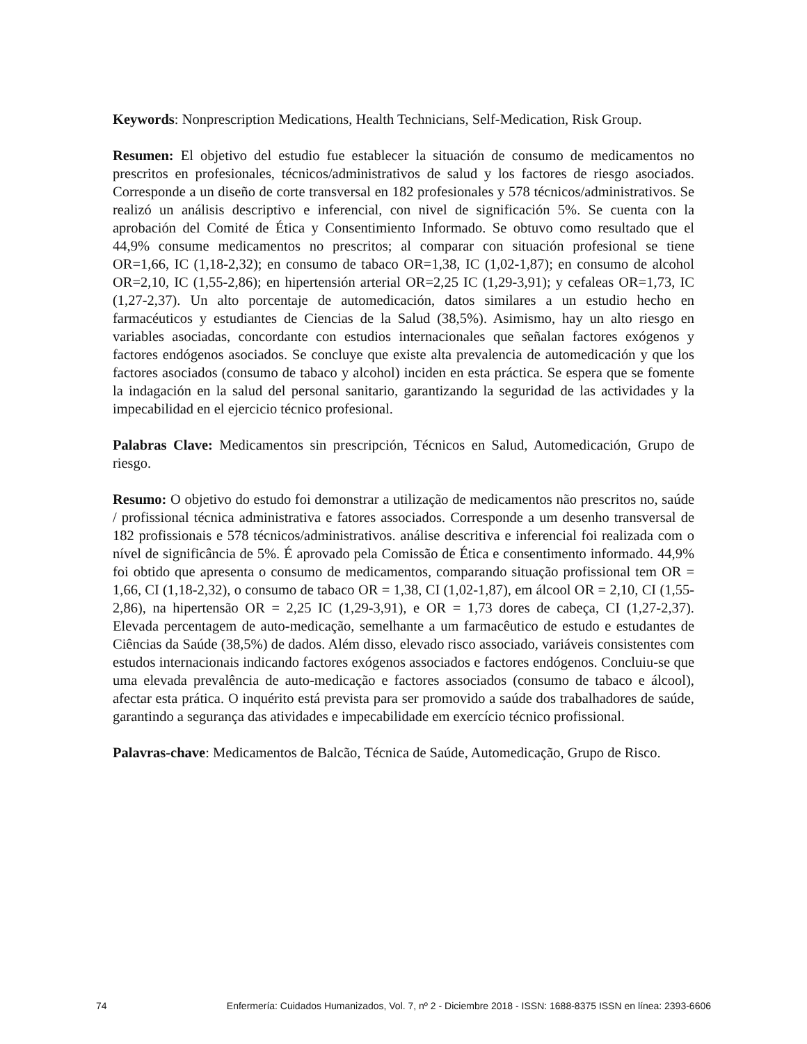Keywords: Nonprescription Medications, Health Technicians, Self-Medication, Risk Group.
Resumen: El objetivo del estudio fue establecer la situación de consumo de medicamentos no prescritos en profesionales, técnicos/administrativos de salud y los factores de riesgo asociados. Corresponde a un diseño de corte transversal en 182 profesionales y 578 técnicos/administrativos. Se realizó un análisis descriptivo e inferencial, con nivel de significación 5%. Se cuenta con la aprobación del Comité de Ética y Consentimiento Informado. Se obtuvo como resultado que el 44,9% consume medicamentos no prescritos; al comparar con situación profesional se tiene OR=1,66, IC (1,18-2,32); en consumo de tabaco OR=1,38, IC (1,02-1,87); en consumo de alcohol OR=2,10, IC (1,55-2,86); en hipertensión arterial OR=2,25 IC (1,29-3,91); y cefaleas OR=1,73, IC (1,27-2,37). Un alto porcentaje de automedicación, datos similares a un estudio hecho en farmacéuticos y estudiantes de Ciencias de la Salud (38,5%). Asimismo, hay un alto riesgo en variables asociadas, concordante con estudios internacionales que señalan factores exógenos y factores endógenos asociados. Se concluye que existe alta prevalencia de automedicación y que los factores asociados (consumo de tabaco y alcohol) inciden en esta práctica. Se espera que se fomente la indagación en la salud del personal sanitario, garantizando la seguridad de las actividades y la impecabilidad en el ejercicio técnico profesional.
Palabras Clave: Medicamentos sin prescripción, Técnicos en Salud, Automedicación, Grupo de riesgo.
Resumo: O objetivo do estudo foi demonstrar a utilização de medicamentos não prescritos no, saúde / profissional técnica administrativa e fatores associados. Corresponde a um desenho transversal de 182 profissionais e 578 técnicos/administrativos. análise descritiva e inferencial foi realizada com o nível de significância de 5%. É aprovado pela Comissão de Ética e consentimento informado. 44,9% foi obtido que apresenta o consumo de medicamentos, comparando situação profissional tem OR = 1,66, CI (1,18-2,32), o consumo de tabaco OR = 1,38, CI (1,02-1,87), em álcool OR = 2,10, CI (1,55-2,86), na hipertensão OR = 2,25 IC (1,29-3,91), e OR = 1,73 dores de cabeça, CI (1,27-2,37). Elevada percentagem de auto-medicação, semelhante a um farmacêutico de estudo e estudantes de Ciências da Saúde (38,5%) de dados. Além disso, elevado risco associado, variáveis consistentes com estudos internacionais indicando factores exógenos associados e factores endógenos. Concluiu-se que uma elevada prevalência de auto-medicação e factores associados (consumo de tabaco e álcool), afectar esta prática. O inquérito está prevista para ser promovido a saúde dos trabalhadores de saúde, garantindo a segurança das atividades e impecabilidade em exercício técnico profissional.
Palavras-chave: Medicamentos de Balcão, Técnica de Saúde, Automedicação, Grupo de Risco.
74 Enfermería: Cuidados Humanizados, Vol. 7, nº 2 - Diciembre 2018 - ISSN: 1688-8375 ISSN en línea: 2393-6606